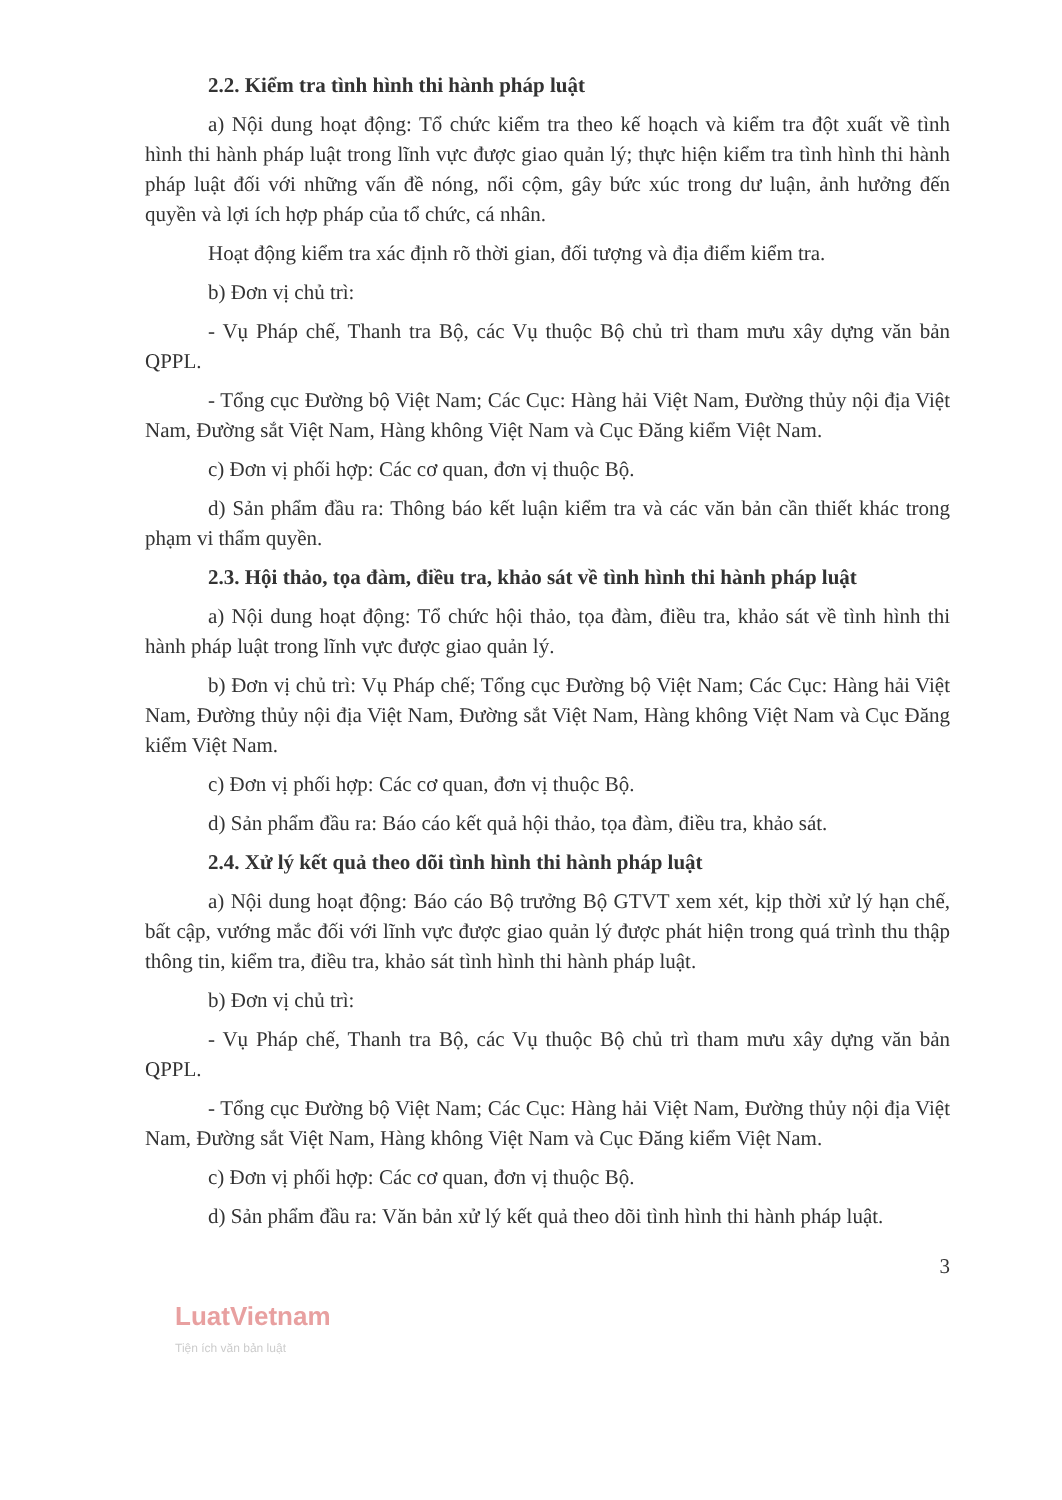2.2. Kiểm tra tình hình thi hành pháp luật
a) Nội dung hoạt động: Tổ chức kiểm tra theo kế hoạch và kiểm tra đột xuất về tình hình thi hành pháp luật trong lĩnh vực được giao quản lý; thực hiện kiểm tra tình hình thi hành pháp luật đối với những vấn đề nóng, nổi cộm, gây bức xúc trong dư luận, ảnh hưởng đến quyền và lợi ích hợp pháp của tổ chức, cá nhân.
Hoạt động kiểm tra xác định rõ thời gian, đối tượng và địa điểm kiểm tra.
b) Đơn vị chủ trì:
- Vụ Pháp chế, Thanh tra Bộ, các Vụ thuộc Bộ chủ trì tham mưu xây dựng văn bản QPPL.
- Tổng cục Đường bộ Việt Nam; Các Cục: Hàng hải Việt Nam, Đường thủy nội địa Việt Nam, Đường sắt Việt Nam, Hàng không Việt Nam và Cục Đăng kiểm Việt Nam.
c) Đơn vị phối hợp: Các cơ quan, đơn vị thuộc Bộ.
d) Sản phẩm đầu ra: Thông báo kết luận kiểm tra và các văn bản cần thiết khác trong phạm vi thẩm quyền.
2.3. Hội thảo, tọa đàm, điều tra, khảo sát về tình hình thi hành pháp luật
a) Nội dung hoạt động: Tổ chức hội thảo, tọa đàm, điều tra, khảo sát về tình hình thi hành pháp luật trong lĩnh vực được giao quản lý.
b) Đơn vị chủ trì: Vụ Pháp chế; Tổng cục Đường bộ Việt Nam; Các Cục: Hàng hải Việt Nam, Đường thủy nội địa Việt Nam, Đường sắt Việt Nam, Hàng không Việt Nam và Cục Đăng kiểm Việt Nam.
c) Đơn vị phối hợp: Các cơ quan, đơn vị thuộc Bộ.
d) Sản phẩm đầu ra: Báo cáo kết quả hội thảo, tọa đàm, điều tra, khảo sát.
2.4. Xử lý kết quả theo dõi tình hình thi hành pháp luật
a) Nội dung hoạt động: Báo cáo Bộ trưởng Bộ GTVT xem xét, kịp thời xử lý hạn chế, bất cập, vướng mắc đối với lĩnh vực được giao quản lý được phát hiện trong quá trình thu thập thông tin, kiểm tra, điều tra, khảo sát tình hình thi hành pháp luật.
b) Đơn vị chủ trì:
- Vụ Pháp chế, Thanh tra Bộ, các Vụ thuộc Bộ chủ trì tham mưu xây dựng văn bản QPPL.
- Tổng cục Đường bộ Việt Nam; Các Cục: Hàng hải Việt Nam, Đường thủy nội địa Việt Nam, Đường sắt Việt Nam, Hàng không Việt Nam và Cục Đăng kiểm Việt Nam.
c) Đơn vị phối hợp: Các cơ quan, đơn vị thuộc Bộ.
d) Sản phẩm đầu ra: Văn bản xử lý kết quả theo dõi tình hình thi hành pháp luật.
3
LuatVietnam
Tiện ích văn bản luật